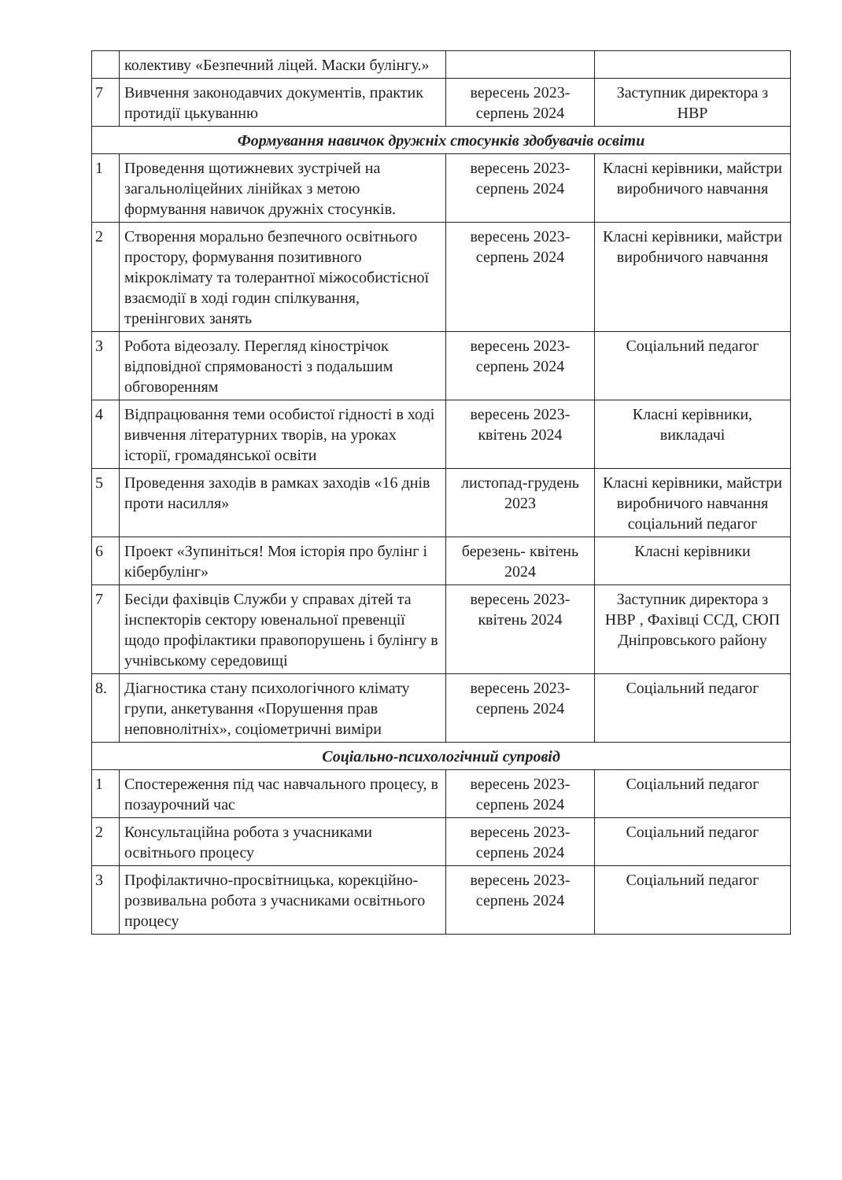| | колективу «Безпечний ліцей. Маски булінгу.» | | |
| 7 | Вивчення законодавчих документів, практик протидії цькуванню | вересень 2023-серпень 2024 | Заступник директора з НВР |
| Формування навичок дружніх стосунків здобувачів освіти | | | |
| 1 | Проведення щотижневих зустрічей на загальноліцейних лінійках з метою формування навичок дружніх стосунків. | вересень 2023-серпень 2024 | Класні керівники, майстри виробничого навчання |
| 2 | Створення морально безпечного освітнього простору, формування позитивного мікроклімату та толерантної міжособистісної взаємодії в ході годин спілкування, тренінгових занять | вересень 2023-серпень 2024 | Класні керівники, майстри виробничого навчання |
| 3 | Робота відеозалу. Перегляд кінострічок відповідної спрямованості з подальшим обговоренням | вересень 2023-серпень 2024 | Соціальний педагог |
| 4 | Відпрацювання теми особистої гідності в ході вивчення літературних творів, на уроках історії, громадянської освіти | вересень 2023-квітень 2024 | Класні керівники, викладачі |
| 5 | Проведення заходів в рамках заходів «16 днів проти насилля» | листопад-грудень 2023 | Класні керівники, майстри виробничого навчання соціальний педагог |
| 6 | Проект «Зупиніться! Моя історія про булінг і кібербулінг» | березень- квітень 2024 | Класні керівники |
| 7 | Бесіди фахівців Служби у справах дітей та інспекторів сектору ювенальної превенції щодо профілактики правопорушень і булінгу в учнівському середовищі | вересень 2023-квітень 2024 | Заступник директора з НВР , Фахівці ССД, СЮП Дніпровського району |
| 8. | Діагностика стану психологічного клімату групи, анкетування «Порушення прав неповнолітніх», соціометричні виміри | вересень 2023-серпень 2024 | Соціальний педагог |
| Соціально-психологічний супровід | | | |
| 1 | Спостереження під час навчального процесу, в позаурочний час | вересень 2023-серпень 2024 | Соціальний педагог |
| 2 | Консультаційна робота з учасниками освітнього процесу | вересень 2023-серпень 2024 | Соціальний педагог |
| 3 | Профілактично-просвітницька, корекційно-розвивальна робота з учасниками освітнього процесу | вересень 2023-серпень 2024 | Соціальний педагог |